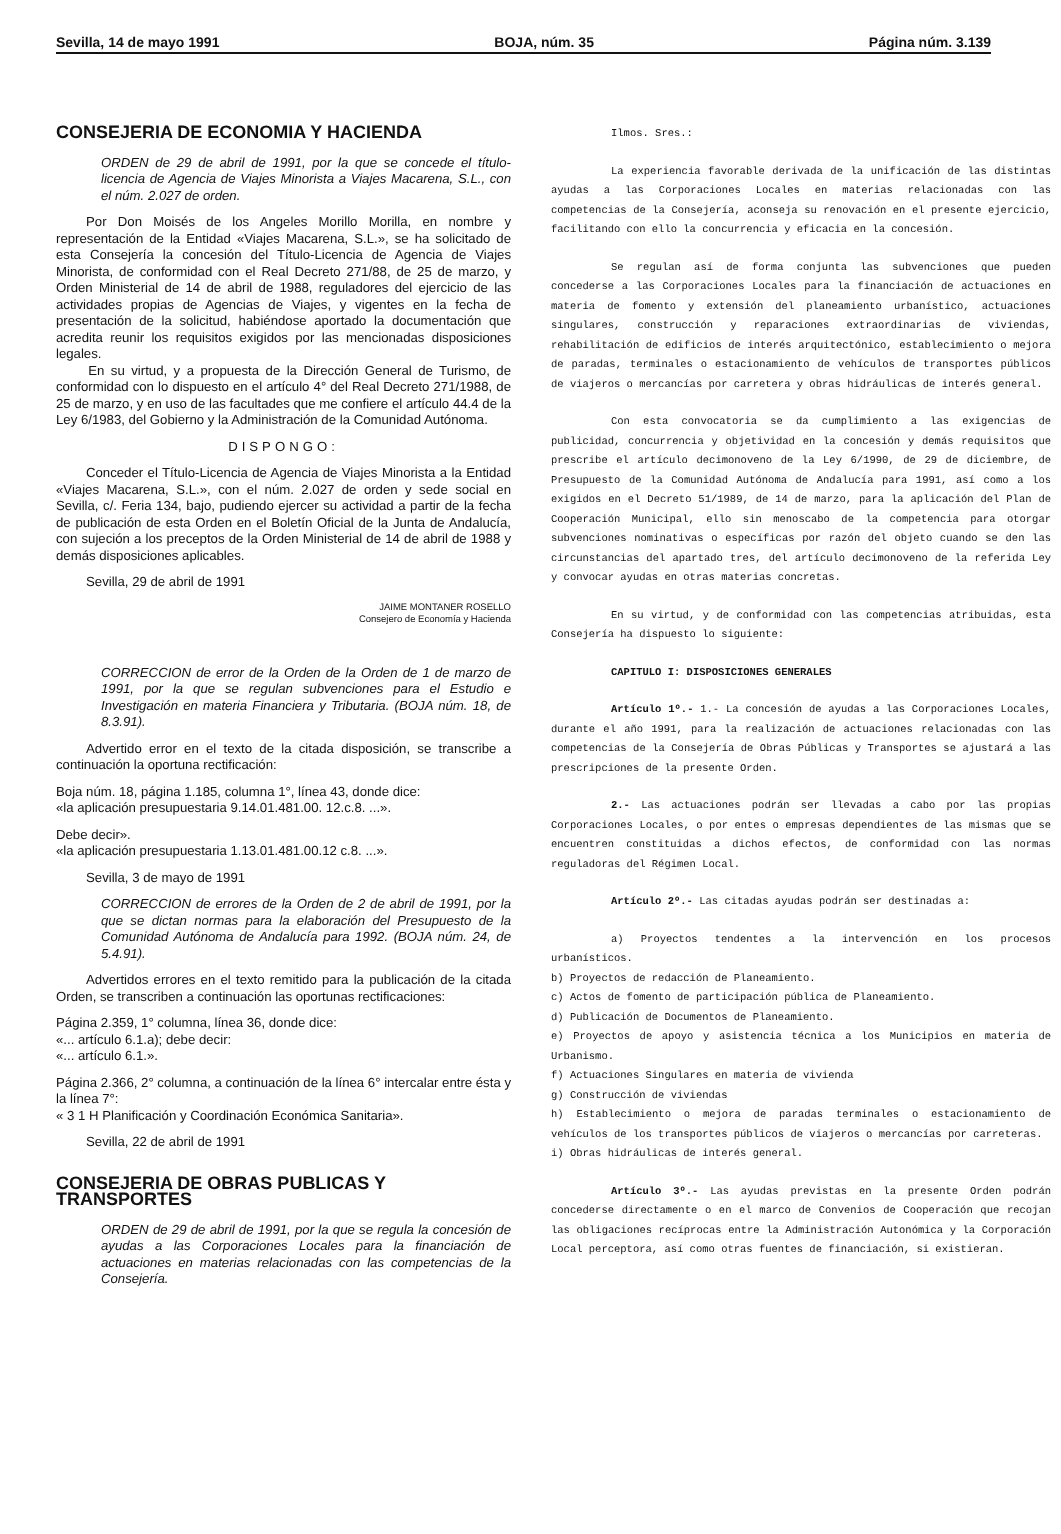Sevilla, 14 de mayo 1991 BOJA, núm. 35 Página núm. 3.139
CONSEJERIA DE ECONOMIA Y HACIENDA
ORDEN de 29 de abril de 1991, por la que se concede el título-licencia de Agencia de Viajes Minorista a Viajes Macarena, S.L., con el núm. 2.027 de orden.
Por Don Moisés de los Angeles Morillo Morilla, en nombre y representación de la Entidad «Viajes Macarena, S.L.», se ha solicitado de esta Consejería la concesión del Título-Licencia de Agencia de Viajes Minorista, de conformidad con el Real Decreto 271/88, de 25 de marzo, y Orden Ministerial de 14 de abril de 1988, reguladores del ejercicio de las actividades propias de Agencias de Viajes, y vigentes en la fecha de presentación de la solicitud, habiéndose aportado la documentación que acredita reunir los requisitos exigidos por las mencionadas disposiciones legales.
En su virtud, y a propuesta de la Dirección General de Turismo, de conformidad con lo dispuesto en el artículo 4° del Real Decreto 271/1988, de 25 de marzo, y en uso de las facultades que me confiere el artículo 44.4 de la Ley 6/1983, del Gobierno y la Administración de la Comunidad Autónoma.
DISPONGO:
Conceder el Título-Licencia de Agencia de Viajes Minorista a la Entidad «Viajes Macarena, S.L.», con el núm. 2.027 de orden y sede social en Sevilla, c/. Feria 134, bajo, pudiendo ejercer su actividad a partir de la fecha de publicación de esta Orden en el Boletín Oficial de la Junta de Andalucía, con sujeción a los preceptos de la Orden Ministerial de 14 de abril de 1988 y demás disposiciones aplicables.
Sevilla, 29 de abril de 1991
JAIME MONTANER ROSELLO
Consejero de Economía y Hacienda
CORRECCION de error de la Orden de la Orden de 1 de marzo de 1991, por la que se regulan subvenciones para el Estudio e Investigación en materia Financiera y Tributaria. (BOJA núm. 18, de 8.3.91).
Advertido error en el texto de la citada disposición, se transcribe a continuación la oportuna rectificación:
Boja núm. 18, página 1.185, columna 1°, línea 43, donde dice:
«la aplicación presupuestaria 9.14.01.481.00. 12.c.8. ...».
Debe decir».
«la aplicación presupuestaria 1.13.01.481.00.12 c.8. ...».
Sevilla, 3 de mayo de 1991
CORRECCION de errores de la Orden de 2 de abril de 1991, por la que se dictan normas para la elaboración del Presupuesto de la Comunidad Autónoma de Andalucía para 1992. (BOJA núm. 24, de 5.4.91).
Advertidos errores en el texto remitido para la publicación de la citada Orden, se transcriben a continuación las oportunas rectificaciones:
Página 2.359, 1° columna, línea 36, donde dice:
«... artículo 6.1.a); debe decir:
«... artículo 6.1.».
Página 2.366, 2° columna, a continuación de la línea 6° intercalar entre ésta y la línea 7°:
« 3 1 H Planificación y Coordinación Económica Sanitaria».
Sevilla, 22 de abril de 1991
CONSEJERIA DE OBRAS PUBLICAS Y TRANSPORTES
ORDEN de 29 de abril de 1991, por la que se regula la concesión de ayudas a las Corporaciones Locales para la financiación de actuaciones en materias relacionadas con las competencias de la Consejería.
Ilmos. Sres.:
La experiencia favorable derivada de la unificación de las distintas ayudas a las Corporaciones Locales en materias relacionadas con las competencias de la Consejería, aconseja su renovación en el presente ejercicio, facilitando con ello la concurrencia y eficacia en la concesión.
Se regulan así de forma conjunta las subvenciones que pueden concederse a las Corporaciones Locales para la financiación de actuaciones en materia de fomento y extensión del planeamiento urbanístico, actuaciones singulares, construcción y reparaciones extraordinarias de viviendas, rehabilitación de edificios de interés arquitectónico, establecimiento o mejora de paradas, terminales o estacionamiento de vehículos de transportes públicos de viajeros o mercancías por carretera y obras hidráulicas de interés general.
Con esta convocatoria se da cumplimiento a las exigencias de publicidad, concurrencia y objetividad en la concesión y demás requisitos que prescribe el artículo decimonoveno de la Ley 6/1990, de 29 de diciembre, de Presupuesto de la Comunidad Autónoma de Andalucía para 1991, así como a los exigidos en el Decreto 51/1989, de 14 de marzo, para la aplicación del Plan de Cooperación Municipal, ello sin menoscabo de la competencia para otorgar subvenciones nominativas o específicas por razón del objeto cuando se den las circunstancias del apartado tres, del artículo decimonoveno de la referida Ley y convocar ayudas en otras materias concretas.
En su virtud, y de conformidad con las competencias atribuidas, esta Consejería ha dispuesto lo siguiente:
CAPITULO I: DISPOSICIONES GENERALES
Artículo 1º.- 1.- La concesión de ayudas a las Corporaciones Locales, durante el año 1991, para la realización de actuaciones relacionadas con las competencias de la Consejería de Obras Públicas y Transportes se ajustará a las prescripciones de la presente Orden.
2.- Las actuaciones podrán ser llevadas a cabo por las propias Corporaciones Locales, o por entes o empresas dependientes de las mismas que se encuentren constituidas a dichos efectos, de conformidad con las normas reguladoras del Régimen Local.
Artículo 2º.- Las citadas ayudas podrán ser destinadas a:
a) Proyectos tendentes a la intervención en los procesos urbanísticos.
b) Proyectos de redacción de Planeamiento.
c) Actos de fomento de participación pública de Planeamiento.
d) Publicación de Documentos de Planeamiento.
e) Proyectos de apoyo y asistencia técnica a los Municipios en materia de Urbanismo.
f) Actuaciones Singulares en materia de vivienda
g) Construcción de viviendas
h) Establecimiento o mejora de paradas terminales o estacionamiento de vehículos de los transportes públicos de viajeros o mercancías por carreteras.
i) Obras hidráulicas de interés general.
Artículo 3º.- Las ayudas previstas en la presente Orden podrán concederse directamente o en el marco de Convenios de Cooperación que recojan las obligaciones recíprocas entre la Administración Autonómica y la Corporación Local perceptora, así como otras fuentes de financiación, si existieran.